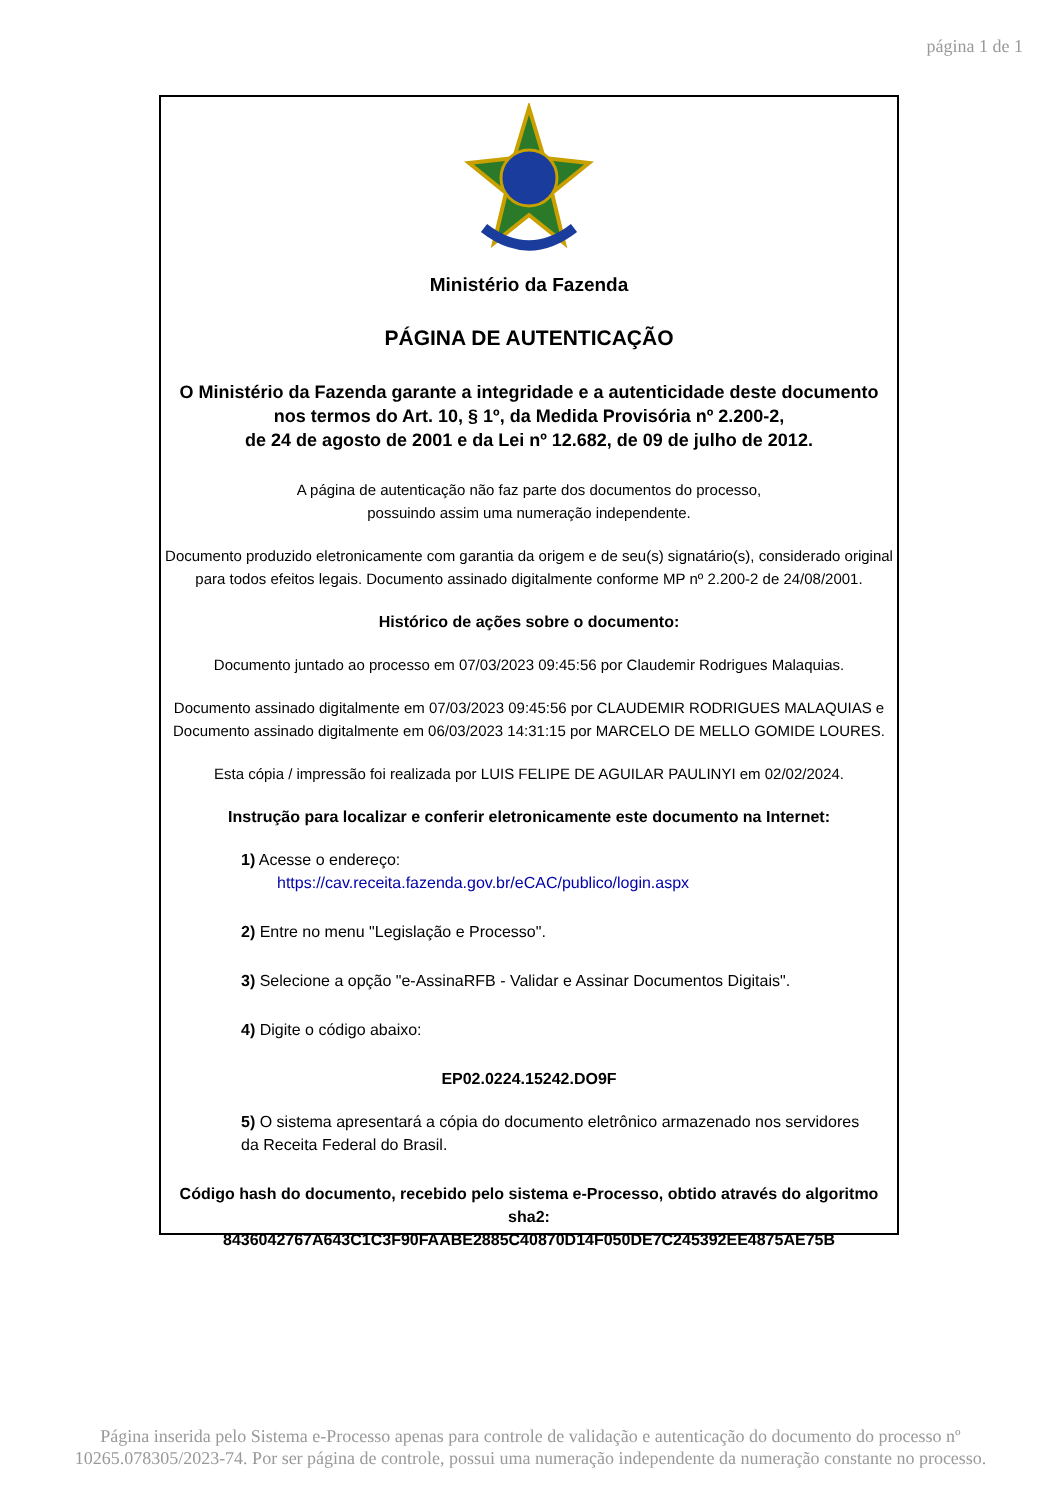página 1 de 1
Ministério da Fazenda
PÁGINA DE AUTENTICAÇÃO
O Ministério da Fazenda garante a integridade e a autenticidade deste documento
nos termos do Art. 10, § 1º, da Medida Provisória nº 2.200-2,
de 24 de agosto de 2001 e da Lei nº 12.682, de 09 de julho de 2012.
A página de autenticação não faz parte dos documentos do processo,
possuindo assim uma numeração independente.
Documento produzido eletronicamente com garantia da origem e de seu(s) signatário(s), considerado original para todos efeitos legais. Documento assinado digitalmente conforme MP nº 2.200-2 de 24/08/2001.
Histórico de ações sobre o documento:
Documento juntado ao processo em 07/03/2023 09:45:56 por Claudemir Rodrigues Malaquias.
Documento assinado digitalmente em 07/03/2023 09:45:56 por CLAUDEMIR RODRIGUES MALAQUIAS e Documento assinado digitalmente em 06/03/2023 14:31:15 por MARCELO DE MELLO GOMIDE LOURES.
Esta cópia / impressão foi realizada por LUIS FELIPE DE AGUILAR PAULINYI em 02/02/2024.
Instrução para localizar e conferir eletronicamente este documento na Internet:
1) Acesse o endereço:
https://cav.receita.fazenda.gov.br/eCAC/publico/login.aspx
2) Entre no menu "Legislação e Processo".
3) Selecione a opção "e-AssinaRFB - Validar e Assinar Documentos Digitais".
4) Digite o código abaixo:
EP02.0224.15242.DO9F
5) O sistema apresentará a cópia do documento eletrônico armazenado nos servidores
da Receita Federal do Brasil.
Código hash do documento, recebido pelo sistema e-Processo, obtido através do algoritmo sha2:
8436042767A643C1C3F90FAABE2885C40870D14F050DE7C245392EE4875AE75B
Página inserida pelo Sistema e-Processo apenas para controle de validação e autenticação do documento do processo nº
10265.078305/2023-74. Por ser página de controle, possui uma numeração independente da numeração constante no processo.